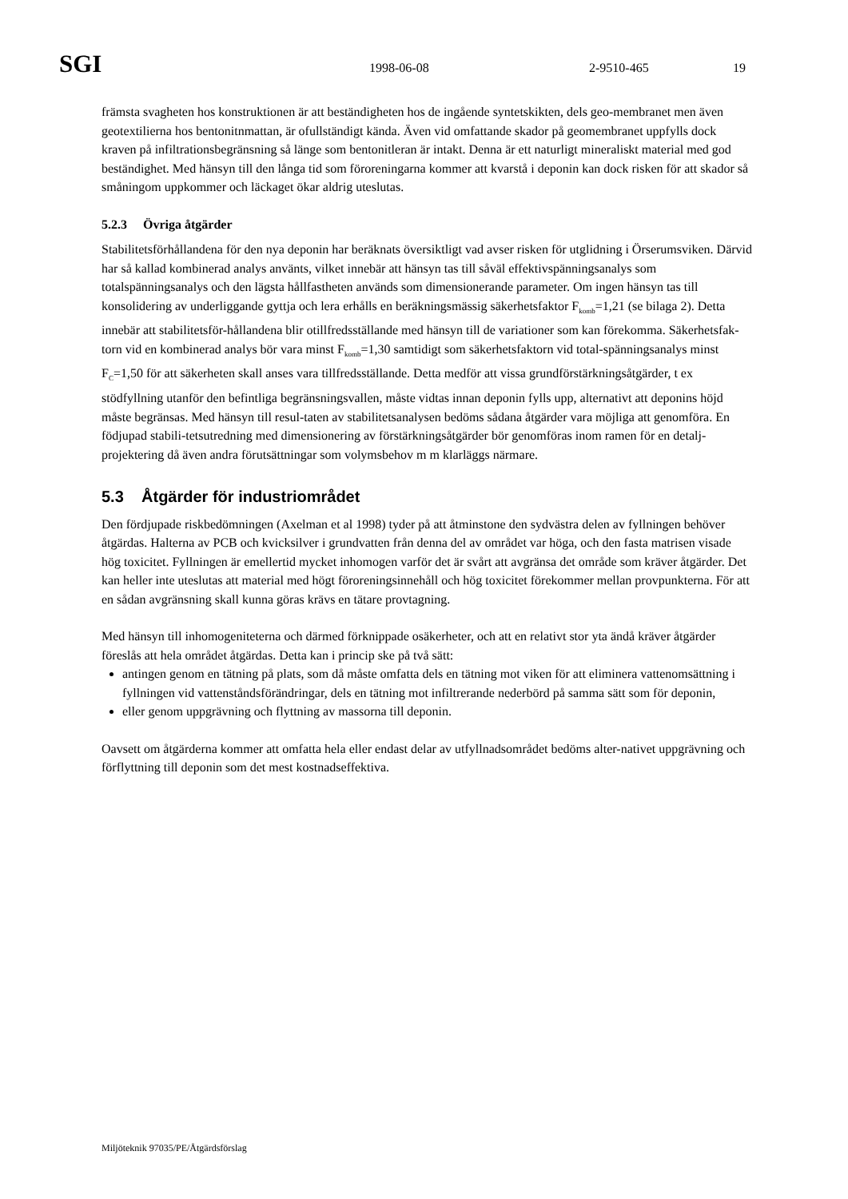SGI 1998-06-08 2-9510-465 19
främsta svagheten hos konstruktionen är att beständigheten hos de ingående syntetskikten, dels geo-membranet men även geotextilierna hos bentonitnmattan, är ofullständigt kända. Även vid omfattande skador på geomembranet uppfylls dock kraven på infiltrationsbegränsning så länge som bentonitleran är intakt. Denna är ett naturligt mineraliskt material med god beständighet. Med hänsyn till den långa tid som föroreningarna kommer att kvarstå i deponin kan dock risken för att skador så småningom uppkommer och läckaget ökar aldrig uteslutas.
5.2.3 Övriga åtgärder
Stabilitetsförhållandena för den nya deponin har beräknats översiktligt vad avser risken för utglidning i Örserumsviken. Därvid har så kallad kombinerad analys använts, vilket innebär att hänsyn tas till såväl effektivspänningsanalys som totalspänningsanalys och den lägsta hållfastheten används som dimensionerande parameter. Om ingen hänsyn tas till konsolidering av underliggande gyttja och lera erhålls en beräkningsmässig säkerhetsfaktor F<sub>komb</sub>=1,21 (se bilaga 2). Detta innebär att stabilitetsför-hållandena blir otillfredsställande med hänsyn till de variationer som kan förekomma. Säkerhetsfak-torn vid en kombinerad analys bör vara minst F<sub>komb</sub>=1,30 samtidigt som säkerhetsfaktorn vid total-spänningsanalys minst F<sub>C</sub>=1,50 för att säkerheten skall anses vara tillfredsställande. Detta medför att vissa grundförstärkningsåtgärder, t ex stödfyllning utanför den befintliga begränsningsvallen, måste vidtas innan deponin fylls upp, alternativt att deponins höjd måste begränsas. Med hänsyn till resul-taten av stabilitetsanalysen bedöms sådana åtgärder vara möjliga att genomföra. En födjupad stabili-tetsutredning med dimensionering av förstärkningsåtgärder bör genomföras inom ramen för en detalj-projektering då även andra förutsättningar som volymsbehov m m klarläggs närmare.
5.3 Åtgärder för industriområdet
Den fördjupade riskbedömningen (Axelman et al 1998) tyder på att åtminstone den sydvästra delen av fyllningen behöver åtgärdas. Halterna av PCB och kvicksilver i grundvatten från denna del av området var höga, och den fasta matrisen visade hög toxicitet. Fyllningen är emellertid mycket inhomogen varför det är svårt att avgränsa det område som kräver åtgärder. Det kan heller inte uteslutas att material med högt föroreningsinnehåll och hög toxicitet förekommer mellan provpunkterna. För att en sådan avgränsning skall kunna göras krävs en tätare provtagning.
Med hänsyn till inhomogeniteterna och därmed förknippade osäkerheter, och att en relativt stor yta ändå kräver åtgärder föreslås att hela området åtgärdas. Detta kan i princip ske på två sätt:
antingen genom en tätning på plats, som då måste omfatta dels en tätning mot viken för att eliminera vattenomsättning i fyllningen vid vattenståndsförändringar, dels en tätning mot infiltrerande nederbörd på samma sätt som för deponin,
eller genom uppgrävning och flyttning av massorna till deponin.
Oavsett om åtgärderna kommer att omfatta hela eller endast delar av utfyllnadsområdet bedöms alter-nativet uppgrävning och förflyttning till deponin som det mest kostnadseffektiva.
Miljöteknik 97035/PE/Åtgärdsförslag